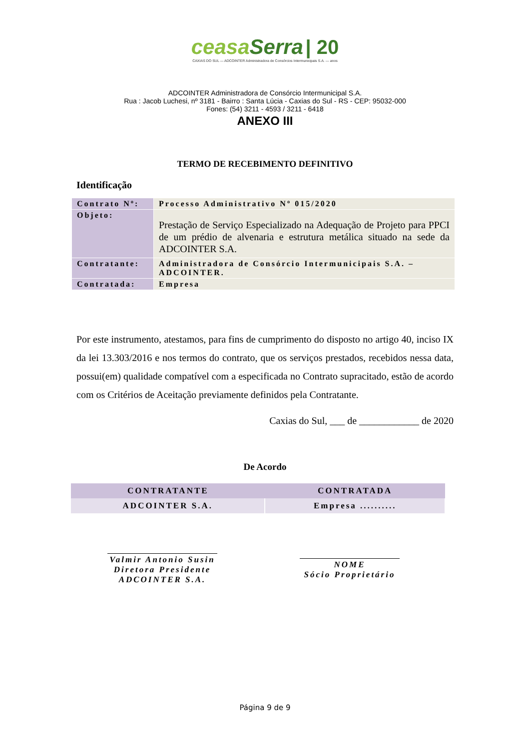ceasaSerra | 20
CAXIAS DO SUL — ADCOINTER Administradora de Consórcios Intermunicipais S.A. — anos
ADCOINTER Administradora de Consórcio Intermunicipal S.A.
Rua : Jacob Luchesi, nº 3181 - Bairro : Santa Lúcia - Caxias do Sul - RS - CEP: 95032-000
Fones: (54) 3211 - 4593 / 3211 - 6418
ANEXO III
TERMO DE RECEBIMENTO DEFINITIVO
Identificação
| Contrato Nº: | Processo Administrativo Nº 015/2020 |
| Objeto: | Prestação de Serviço Especializado na Adequação de Projeto para PPCI de um prédio de alvenaria e estrutura metálica situado na sede da ADCOINTER S.A. |
| Contratante: | Administradora de Consórcio Intermunicipais S.A. – ADCOINTER. |
| Contratada: | Empresa |
Por este instrumento, atestamos, para fins de cumprimento do disposto no artigo 40, inciso IX da lei 13.303/2016 e nos termos do contrato, que os serviços prestados, recebidos nessa data, possui(em) qualidade compatível com a especificada no Contrato supracitado, estão de acordo com os Critérios de Aceitação previamente definidos pela Contratante.
Caxias do Sul, ___ de ____________ de 2020
De Acordo
| CONTRATANTE | CONTRATADA |
| --- | --- |
| ADCOINTER S.A. | Empresa .......... |
Valmir Antonio Susin
Diretora Presidente
ADCOINTER S.A.
NOME
Sócio Proprietário
Página 9 de 9